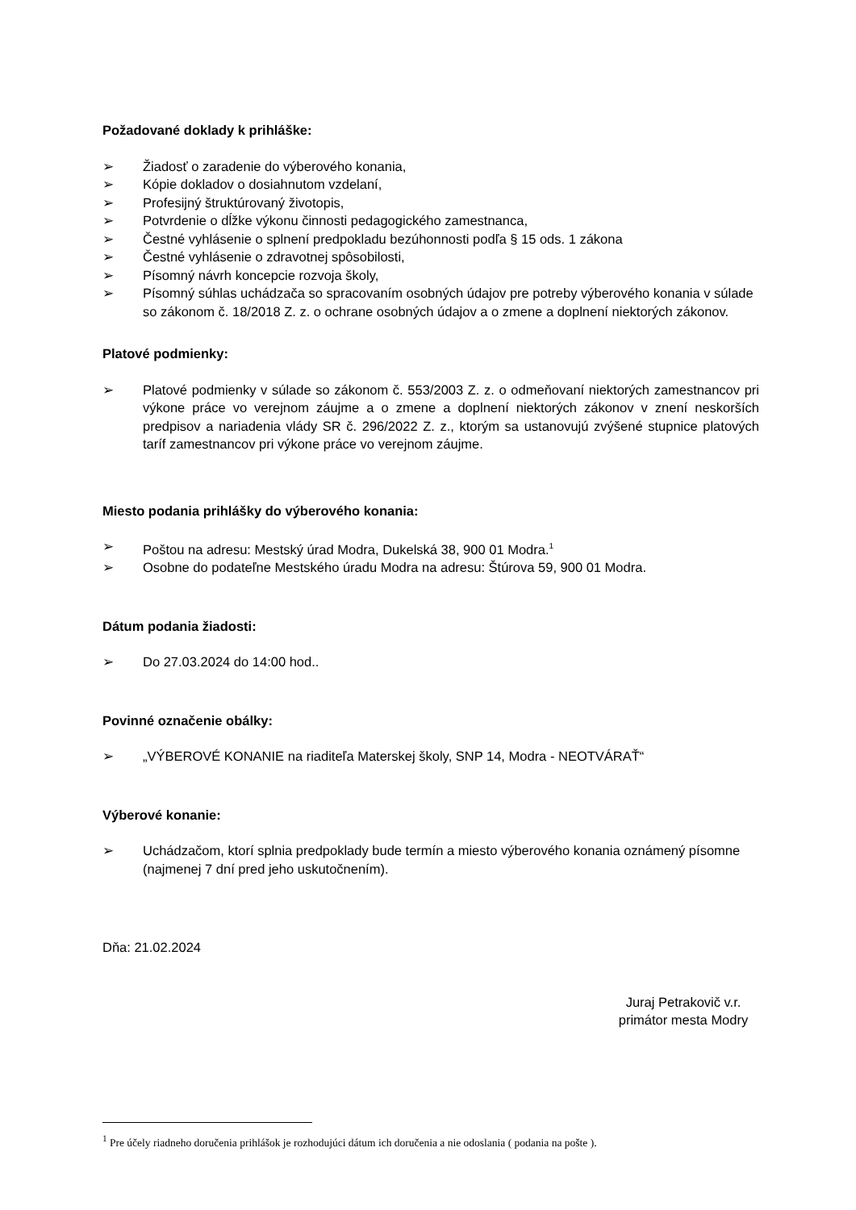Požadované doklady k prihláške:
➢ Žiadosť o zaradenie do výberového konania,
➢ Kópie dokladov o dosiahnutom vzdelaní,
➢ Profesijný štruktúrovaný životopis,
➢ Potvrdenie o dĺžke výkonu činnosti pedagogického zamestnanca,
➢ Čestné vyhlásenie o splnení predpokladu bezúhonnosti podľa § 15 ods. 1 zákona
➢ Čestné vyhlásenie o zdravotnej spôsobilosti,
➢ Písomný návrh koncepcie rozvoja školy,
➢ Písomný súhlas uchádzača so spracovaním osobných údajov pre potreby výberového konania v súlade so zákonom č. 18/2018 Z. z. o ochrane osobných údajov a o zmene a doplnení niektorých zákonov.
Platové podmienky:
➢ Platové podmienky v súlade so zákonom č. 553/2003 Z. z. o odmeňovaní niektorých zamestnancov pri výkone práce vo verejnom záujme a o zmene a doplnení niektorých zákonov v znení neskorších predpisov a nariadenia vlády SR č. 296/2022 Z. z., ktorým sa ustanovujú zvýšené stupnice platových taríf zamestnancov pri výkone práce vo verejnom záujme.
Miesto podania prihlášky do výberového konania:
➢ Poštou na adresu: Mestský úrad Modra, Dukelská 38, 900 01 Modra.<sup>1</sup>
➢ Osobne do podateľne Mestského úradu Modra na adresu: Štúrova 59, 900 01 Modra.
Dátum podania žiadosti:
➢ Do 27.03.2024 do 14:00 hod..
Povinné označenie obálky:
➢ „VÝBEROVÉ KONANIE na riaditeľa Materskej školy, SNP 14, Modra - NEOTVÁRAŤ“
Výberové konanie:
➢ Uchádzačom, ktorí splnia predpoklady bude termín a miesto výberového konania oznámený písomne (najmenej 7 dní pred jeho uskutočnením).
Dňa: 21.02.2024
Juraj Petrakovič v.r.
primátor mesta Modry
<sup>1</sup> Pre účely riadneho doručenia prihlášok je rozhodujúci dátum ich doručenia a nie odoslania ( podania na pošte ).